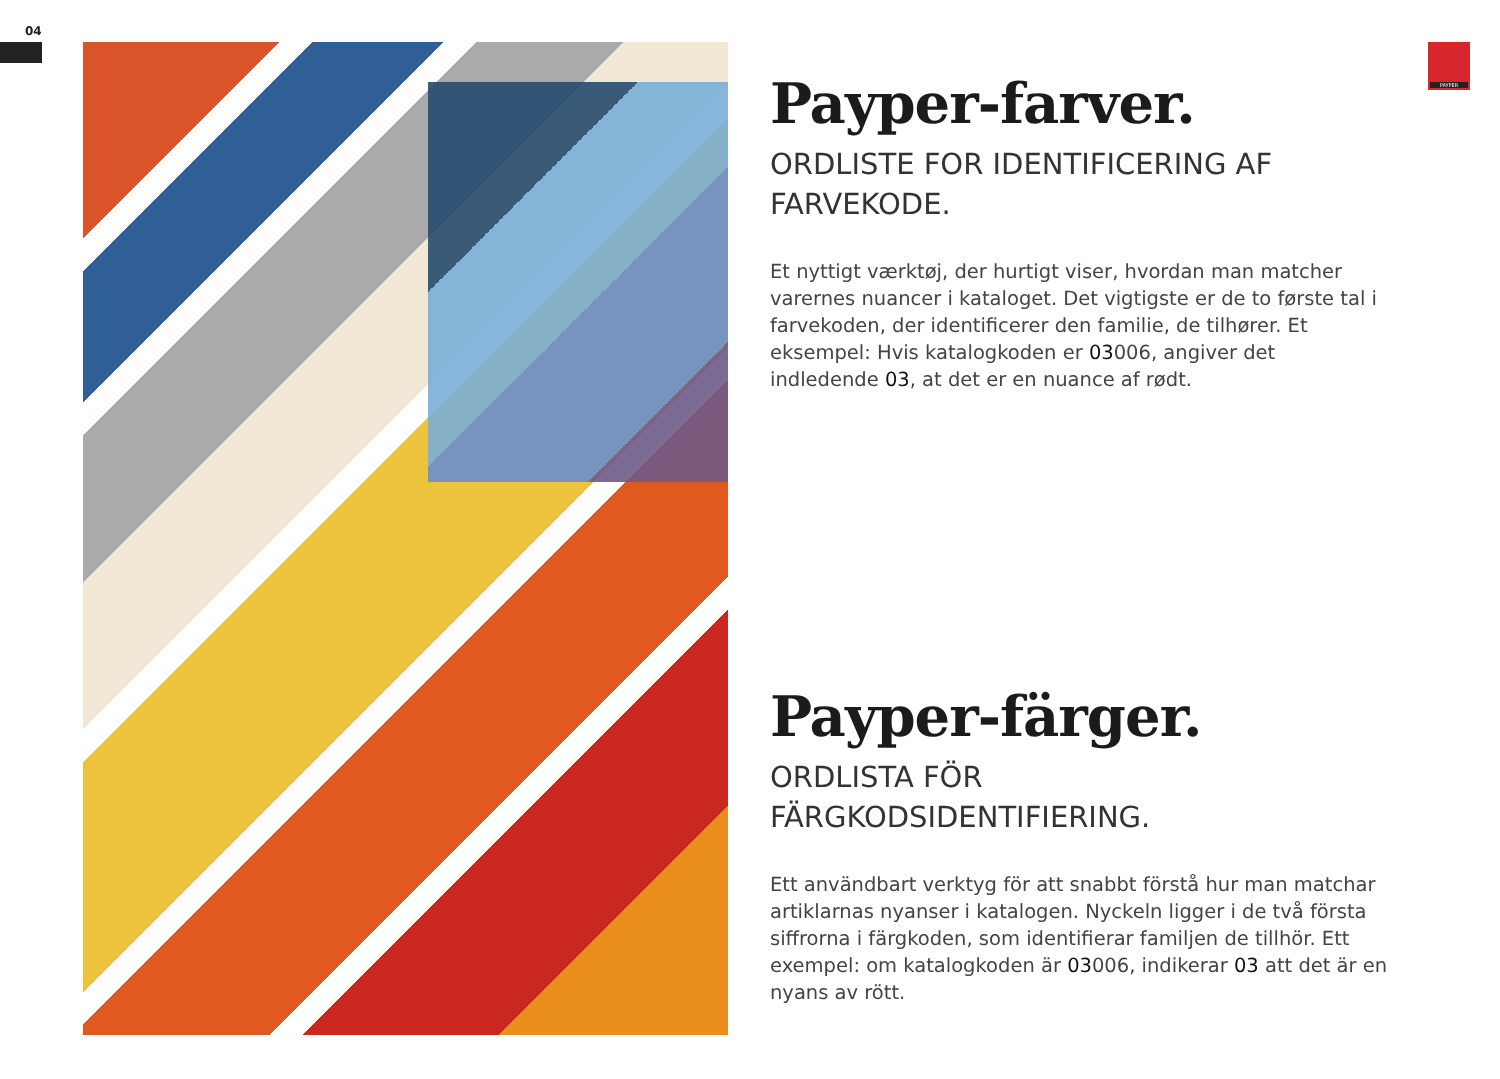04
PAYPER
Payper-farver.
ORDLISTE FOR IDENTIFICERING AF FARVEKODE.
Et nyttigt værktøj, der hurtigt viser, hvordan man matcher varernes nuancer i kataloget. Det vigtigste er de to første tal i farvekoden, der identificerer den familie, de tilhører. Et eksempel: Hvis katalogkoden er 03006, angiver det indledende 03, at det er en nuance af rødt.
Payper-färger.
ORDLISTA FÖR
FÄRGKODSIDENTIFIERING.
Ett användbart verktyg för att snabbt förstå hur man matchar artiklarnas nyanser i katalogen. Nyckeln ligger i de två första siffrorna i färgkoden, som identifierar familjen de tillhör. Ett exempel: om katalogkoden är 03006, indikerar 03 att det är en nyans av rött.